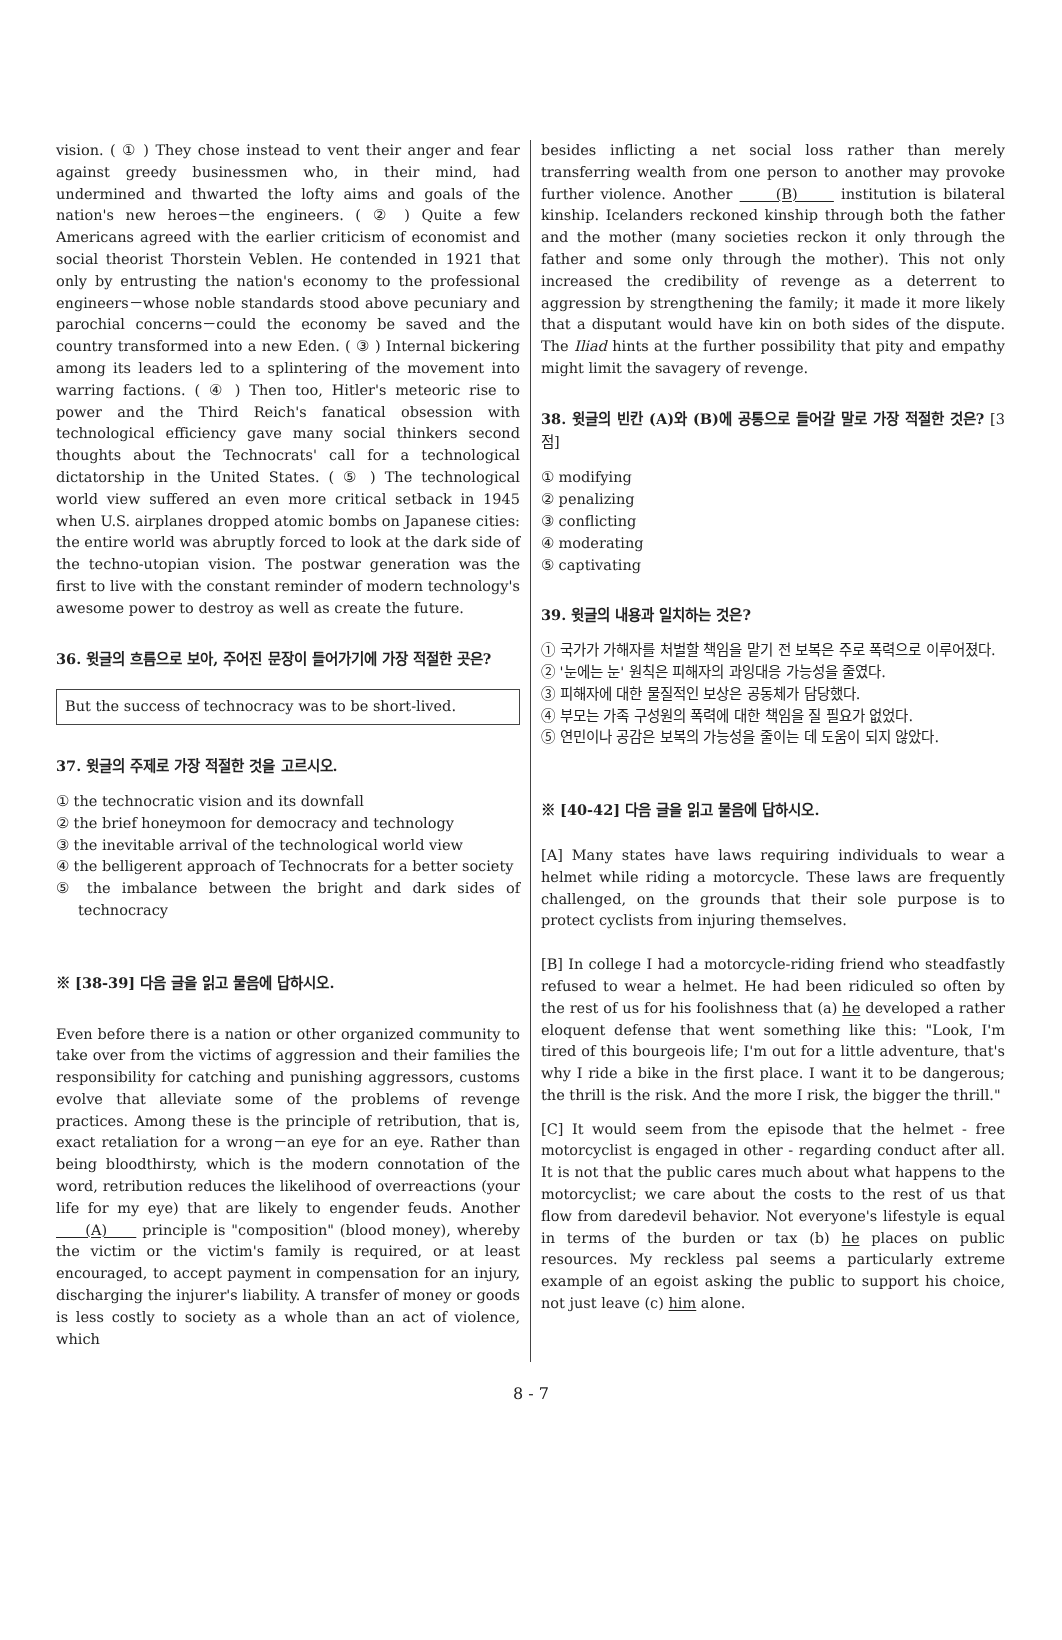vision. ( ① ) They chose instead to vent their anger and fear against greedy businessmen who, in their mind, had undermined and thwarted the lofty aims and goals of the nation's new heroes－the engineers. ( ② ) Quite a few Americans agreed with the earlier criticism of economist and social theorist Thorstein Veblen. He contended in 1921 that only by entrusting the nation's economy to the professional engineers－whose noble standards stood above pecuniary and parochial concerns－could the economy be saved and the country transformed into a new Eden. ( ③ ) Internal bickering among its leaders led to a splintering of the movement into warring factions. ( ④ ) Then too, Hitler's meteoric rise to power and the Third Reich's fanatical obsession with technological efficiency gave many social thinkers second thoughts about the Technocrats' call for a technological dictatorship in the United States. ( ⑤ ) The technological world view suffered an even more critical setback in 1945 when U.S. airplanes dropped atomic bombs on Japanese cities: the entire world was abruptly forced to look at the dark side of the techno-utopian vision. The postwar generation was the first to live with the constant reminder of modern technology's awesome power to destroy as well as create the future.
36. 윗글의 흐름으로 보아, 주어진 문장이 들어가기에 가장 적절한 곳은?
But the success of technocracy was to be short-lived.
37. 윗글의 주제로 가장 적절한 것을 고르시오.
① the technocratic vision and its downfall
② the brief honeymoon for democracy and technology
③ the inevitable arrival of the technological world view
④ the belligerent approach of Technocrats for a better society
⑤ the imbalance between the bright and dark sides of technocracy
※ [38-39] 다음 글을 읽고 물음에 답하시오.
Even before there is a nation or other organized community to take over from the victims of aggression and their families the responsibility for catching and punishing aggressors, customs evolve that alleviate some of the problems of revenge practices. Among these is the principle of retribution, that is, exact retaliation for a wrong－an eye for an eye. Rather than being bloodthirsty, which is the modern connotation of the word, retribution reduces the likelihood of overreactions (your life for my eye) that are likely to engender feuds. Another (A) principle is "composition" (blood money), whereby the victim or the victim's family is required, or at least encouraged, to accept payment in compensation for an injury, discharging the injurer's liability. A transfer of money or goods is less costly to society as a whole than an act of violence, which
besides inflicting a net social loss rather than merely transferring wealth from one person to another may provoke further violence. Another (B) institution is bilateral kinship. Icelanders reckoned kinship through both the father and the mother (many societies reckon it only through the father and some only through the mother). This not only increased the credibility of revenge as a deterrent to aggression by strengthening the family; it made it more likely that a disputant would have kin on both sides of the dispute. The Iliad hints at the further possibility that pity and empathy might limit the savagery of revenge.
38. 윗글의 빈칸 (A)와 (B)에 공통으로 들어갈 말로 가장 적절한 것은? [3점]
① modifying
② penalizing
③ conflicting
④ moderating
⑤ captivating
39. 윗글의 내용과 일치하는 것은?
① 국가가 가해자를 처벌할 책임을 맡기 전 보복은 주로 폭력으로 이루어졌다.
② '눈에는 눈' 원칙은 피해자의 과잉대응 가능성을 줄였다.
③ 피해자에 대한 물질적인 보상은 공동체가 담당했다.
④ 부모는 가족 구성원의 폭력에 대한 책임을 질 필요가 없었다.
⑤ 연민이나 공감은 보복의 가능성을 줄이는 데 도움이 되지 않았다.
※ [40-42] 다음 글을 읽고 물음에 답하시오.
[A] Many states have laws requiring individuals to wear a helmet while riding a motorcycle. These laws are frequently challenged, on the grounds that their sole purpose is to protect cyclists from injuring themselves.
[B] In college I had a motorcycle-riding friend who steadfastly refused to wear a helmet. He had been ridiculed so often by the rest of us for his foolishness that (a) he developed a rather eloquent defense that went something like this: "Look, I'm tired of this bourgeois life; I'm out for a little adventure, that's why I ride a bike in the first place. I want it to be dangerous; the thrill is the risk. And the more I risk, the bigger the thrill."
[C] It would seem from the episode that the helmet - free motorcyclist is engaged in other - regarding conduct after all. It is not that the public cares much about what happens to the motorcyclist; we care about the costs to the rest of us that flow from daredevil behavior. Not everyone's lifestyle is equal in terms of the burden or tax (b) he places on public resources. My reckless pal seems a particularly extreme example of an egoist asking the public to support his choice, not just leave (c) him alone.
8 - 7